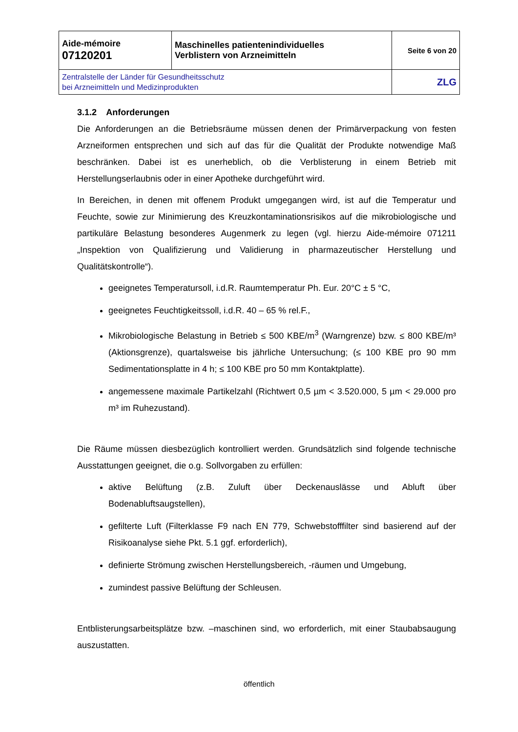| Aide-mémoire 07120201 | Maschinelles patientenindividuelles Verblistern von Arzneimitteln | Seite 6 von 20 |
| Zentralstelle der Länder für Gesundheitsschutz bei Arzneimitteln und Medizinprodukten | | ZLG |
3.1.2 Anforderungen
Die Anforderungen an die Betriebsräume müssen denen der Primärverpackung von festen Arzneiformen entsprechen und sich auf das für die Qualität der Produkte notwendige Maß beschränken. Dabei ist es unerheblich, ob die Verblisterung in einem Betrieb mit Herstellungserlaubnis oder in einer Apotheke durchgeführt wird.
In Bereichen, in denen mit offenem Produkt umgegangen wird, ist auf die Temperatur und Feuchte, sowie zur Minimierung des Kreuzkontaminationsrisikos auf die mikrobiologische und partikuläre Belastung besonderes Augenmerk zu legen (vgl. hierzu Aide-mémoire 071211 „Inspektion von Qualifizierung und Validierung in pharmazeutischer Herstellung und Qualitätskontrolle“).
geeignetes Temperatursoll, i.d.R. Raumtemperatur Ph. Eur. 20°C ± 5 °C,
geeignetes Feuchtigkeitssoll, i.d.R. 40 – 65 % rel.F.,
Mikrobiologische Belastung in Betrieb ≤ 500 KBE/m<sup>3</sup> (Warngrenze) bzw. ≤ 800 KBE/m³ (Aktionsgrenze), quartalsweise bis jährliche Untersuchung; (≤ 100 KBE pro 90 mm Sedimentationsplatte in 4 h; ≤ 100 KBE pro 50 mm Kontaktplatte).
angemessene maximale Partikelzahl (Richtwert 0,5 µm < 3.520.000, 5 µm < 29.000 pro m³ im Ruhezustand).
Die Räume müssen diesbezüglich kontrolliert werden. Grundsätzlich sind folgende technische Ausstattungen geeignet, die o.g. Sollvorgaben zu erfüllen:
aktive Belüftung (z.B. Zuluft über Deckenauslässe und Abluft über Bodenabluftsaugstellen),
gefilterte Luft (Filterklasse F9 nach EN 779, Schwebstofffilter sind basierend auf der Risikoanalyse siehe Pkt. 5.1 ggf. erforderlich),
definierte Strömung zwischen Herstellungsbereich, -räumen und Umgebung,
zumindest passive Belüftung der Schleusen.
Entblisterungsarbeitsplätze bzw. –maschinen sind, wo erforderlich, mit einer Staubabsaugung auszustatten.
öffentlich